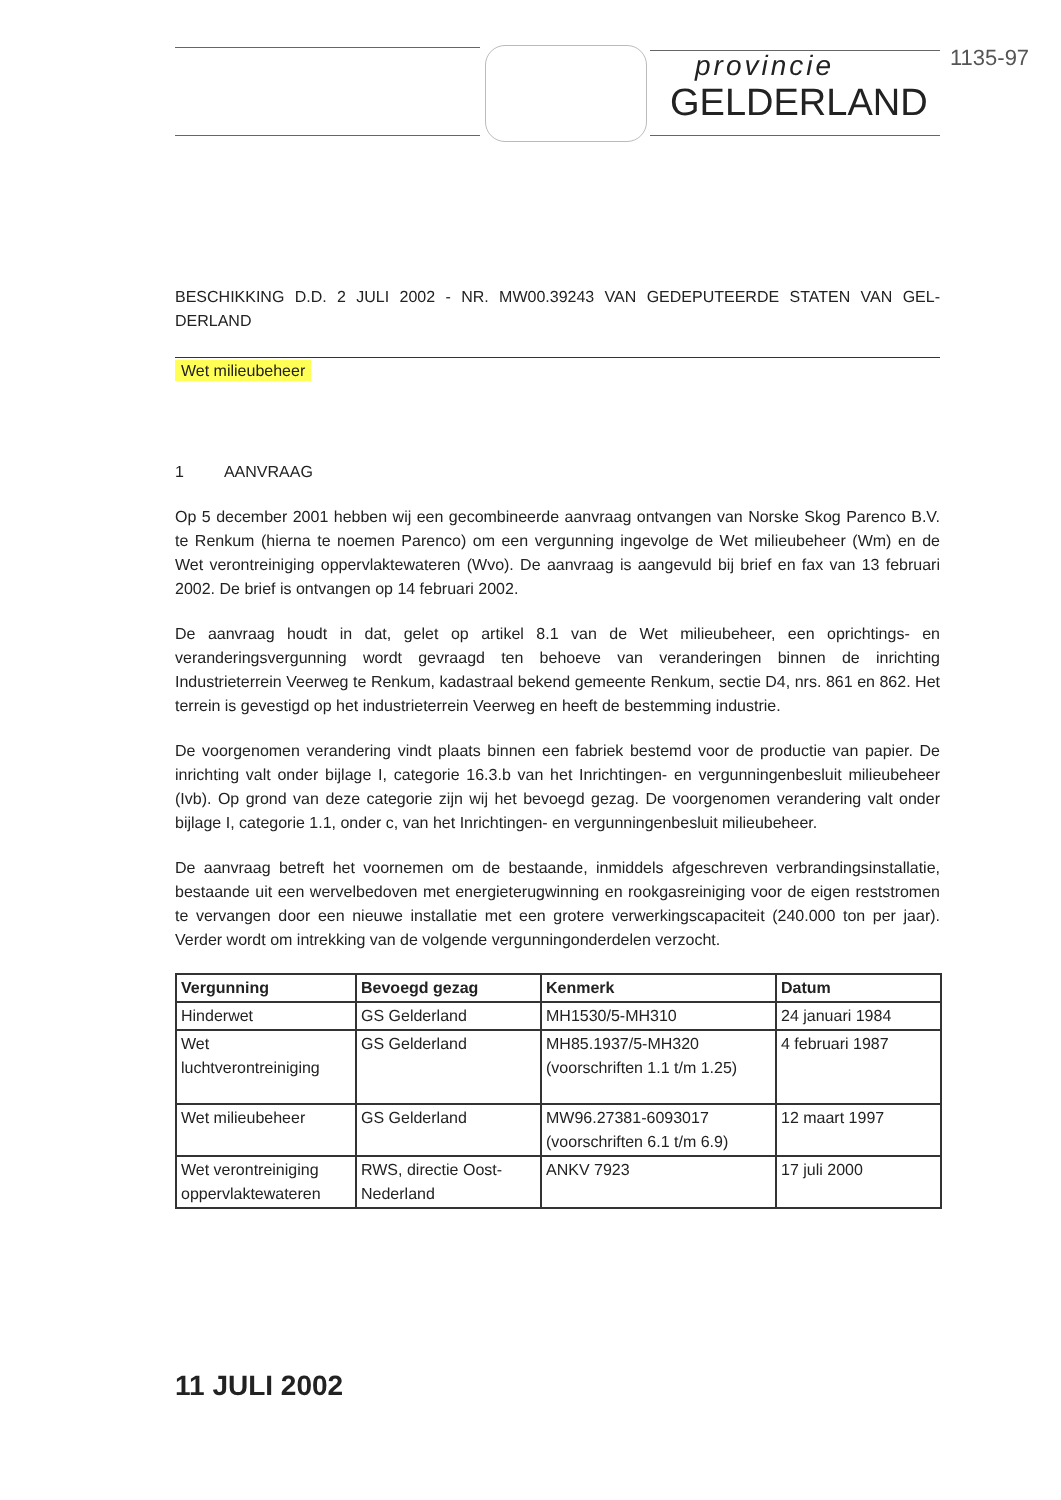provincie
GELDERLAND
1135-97
BESCHIKKING D.D. 2 JULI 2002 - NR. MW00.39243 VAN GEDEPUTEERDE STATEN VAN GEL-DERLAND
Wet milieubeheer
1 AANVRAAG
Op 5 december 2001 hebben wij een gecombineerde aanvraag ontvangen van Norske Skog Parenco B.V. te Renkum (hierna te noemen Parenco) om een vergunning ingevolge de Wet milieubeheer (Wm) en de Wet verontreiniging oppervlaktewateren (Wvo). De aanvraag is aangevuld bij brief en fax van 13 februari 2002. De brief is ontvangen op 14 februari 2002.
De aanvraag houdt in dat, gelet op artikel 8.1 van de Wet milieubeheer, een oprichtings- en veranderingsvergunning wordt gevraagd ten behoeve van veranderingen binnen de inrichting Industrieterrein Veerweg te Renkum, kadastraal bekend gemeente Renkum, sectie D4, nrs. 861 en 862. Het terrein is gevestigd op het industrieterrein Veerweg en heeft de bestemming industrie.
De voorgenomen verandering vindt plaats binnen een fabriek bestemd voor de productie van papier. De inrichting valt onder bijlage I, categorie 16.3.b van het Inrichtingen- en vergunningenbesluit milieubeheer (Ivb). Op grond van deze categorie zijn wij het bevoegd gezag. De voorgenomen verandering valt onder bijlage I, categorie 1.1, onder c, van het Inrichtingen- en vergunningenbesluit milieubeheer.
De aanvraag betreft het voornemen om de bestaande, inmiddels afgeschreven verbrandingsinstallatie, bestaande uit een wervelbedoven met energieterugwinning en rookgasreiniging voor de eigen reststromen te vervangen door een nieuwe installatie met een grotere verwerkingscapaciteit (240.000 ton per jaar). Verder wordt om intrekking van de volgende vergunningonderdelen verzocht.
| Vergunning | Bevoegd gezag | Kenmerk | Datum |
| --- | --- | --- | --- |
| Hinderwet | GS Gelderland | MH1530/5-MH310 | 24 januari 1984 |
| Wet luchtverontreiniging | GS Gelderland | MH85.1937/5-MH320 (voorschriften 1.1 t/m 1.25) | 4 februari 1987 |
| Wet milieubeheer | GS Gelderland | MW96.27381-6093017 (voorschriften 6.1 t/m 6.9) | 12 maart 1997 |
| Wet verontreiniging oppervlaktewateren | RWS, directie Oost-Nederland | ANKV 7923 | 17 juli 2000 |
11 JULI 2002